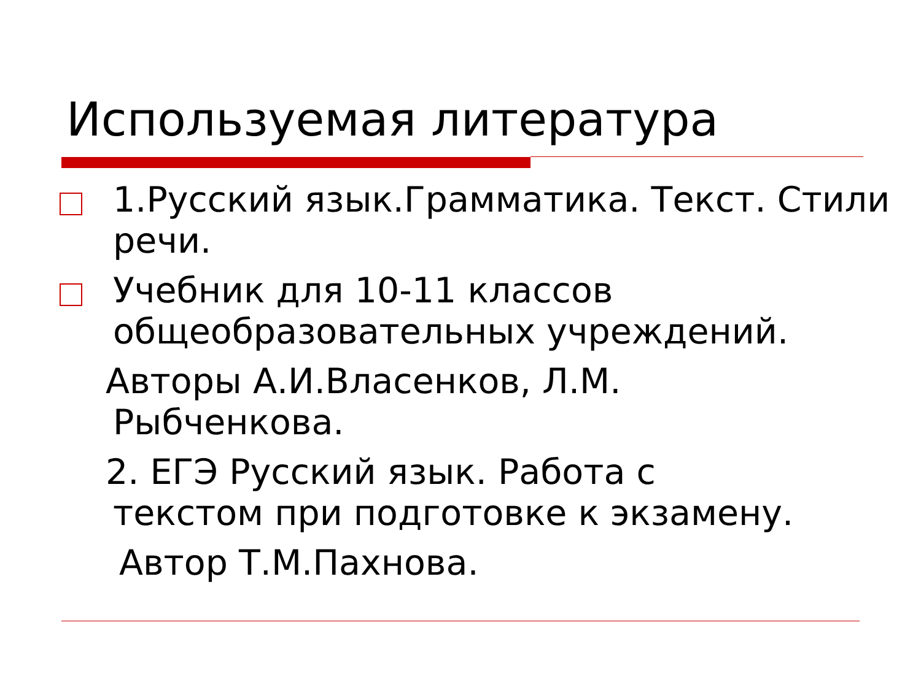Используемая литература
1.Русский язык.Грамматика. Текст. Стили речи.
Учебник для 10-11 классов общеобразовательных учреждений.
Авторы А.И.Власенков, Л.М.
Рыбченкова.
2. ЕГЭ Русский язык. Работа с
текстом при подготовке к экзамену.
Автор Т.М.Пахнова.